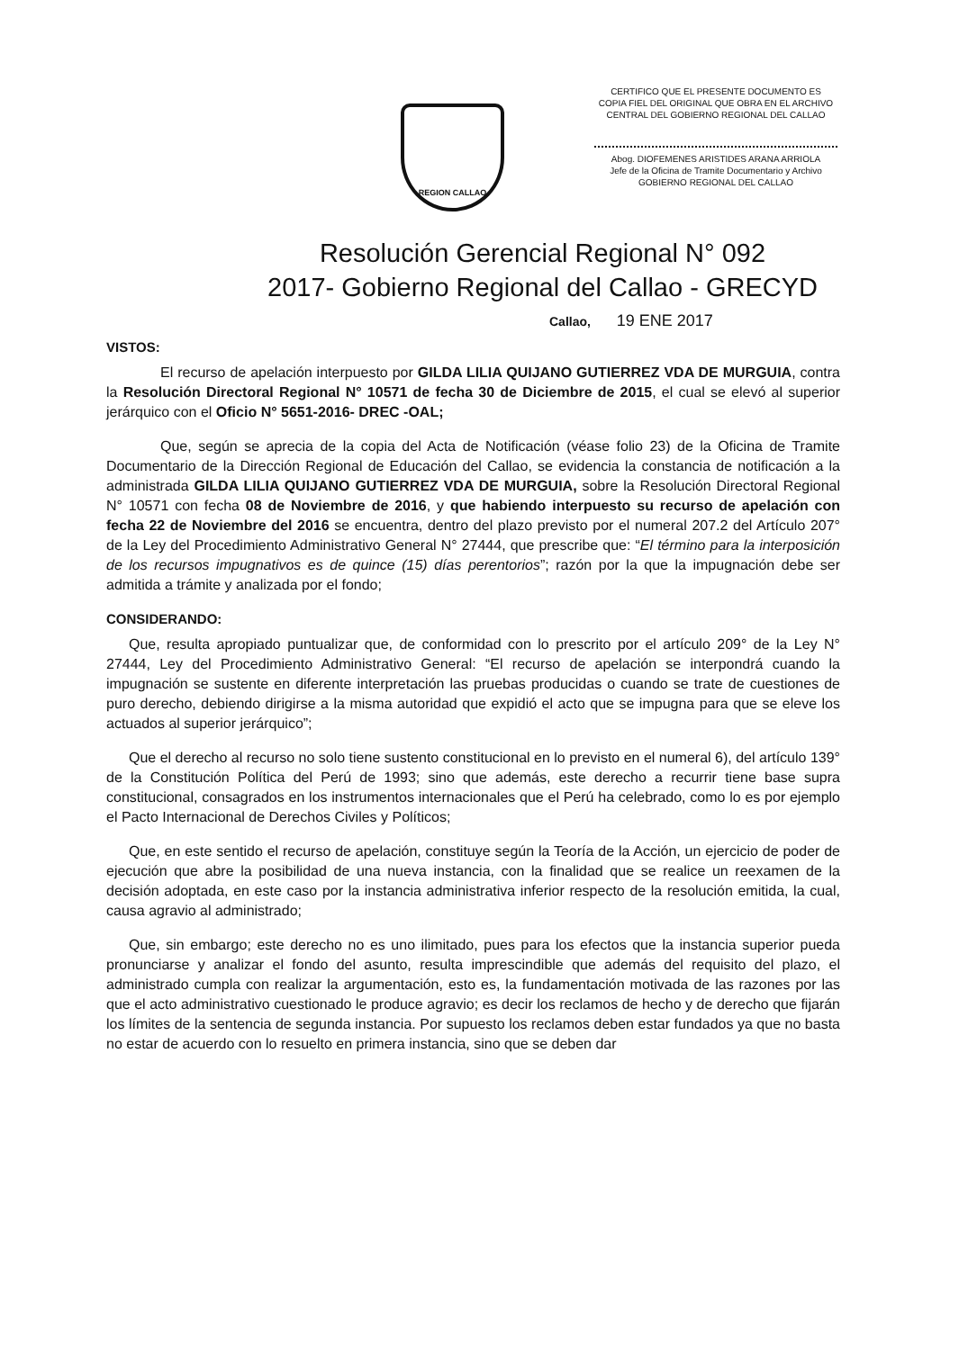REGION CALLAO
CERTIFICO QUE EL PRESENTE DOCUMENTO ES
COPIA FIEL DEL ORIGINAL QUE OBRA EN EL ARCHIVO
CENTRAL DEL GOBIERNO REGIONAL DEL CALLAO
Abog. DIOFEMENES ARISTIDES ARANA ARRIOLA
Jefe de la Oficina de Tramite Documentario y Archivo
GOBIERNO REGIONAL DEL CALLAO
Resolución Gerencial Regional N° 092
2017- Gobierno Regional del Callao - GRECYD
Callao, 19 ENE 2017
VISTOS:
El recurso de apelación interpuesto por GILDA LILIA QUIJANO GUTIERREZ VDA DE MURGUIA, contra la Resolución Directoral Regional N° 10571 de fecha 30 de Diciembre de 2015, el cual se elevó al superior jerárquico con el Oficio N° 5651-2016- DREC -OAL;
Que, según se aprecia de la copia del Acta de Notificación (véase folio 23) de la Oficina de Tramite Documentario de la Dirección Regional de Educación del Callao, se evidencia la constancia de notificación a la administrada GILDA LILIA QUIJANO GUTIERREZ VDA DE MURGUIA, sobre la Resolución Directoral Regional N° 10571 con fecha 08 de Noviembre de 2016, y que habiendo interpuesto su recurso de apelación con fecha 22 de Noviembre del 2016 se encuentra, dentro del plazo previsto por el numeral 207.2 del Artículo 207° de la Ley del Procedimiento Administrativo General N° 27444, que prescribe que: “El término para la interposición de los recursos impugnativos es de quince (15) días perentorios”; razón por la que la impugnación debe ser admitida a trámite y analizada por el fondo;
CONSIDERANDO:
Que, resulta apropiado puntualizar que, de conformidad con lo prescrito por el artículo 209° de la Ley N° 27444, Ley del Procedimiento Administrativo General: “El recurso de apelación se interpondrá cuando la impugnación se sustente en diferente interpretación las pruebas producidas o cuando se trate de cuestiones de puro derecho, debiendo dirigirse a la misma autoridad que expidió el acto que se impugna para que se eleve los actuados al superior jerárquico”;
Que el derecho al recurso no solo tiene sustento constitucional en lo previsto en el numeral 6), del artículo 139° de la Constitución Política del Perú de 1993; sino que además, este derecho a recurrir tiene base supra constitucional, consagrados en los instrumentos internacionales que el Perú ha celebrado, como lo es por ejemplo el Pacto Internacional de Derechos Civiles y Políticos;
Que, en este sentido el recurso de apelación, constituye según la Teoría de la Acción, un ejercicio de poder de ejecución que abre la posibilidad de una nueva instancia, con la finalidad que se realice un reexamen de la decisión adoptada, en este caso por la instancia administrativa inferior respecto de la resolución emitida, la cual, causa agravio al administrado;
Que, sin embargo; este derecho no es uno ilimitado, pues para los efectos que la instancia superior pueda pronunciarse y analizar el fondo del asunto, resulta imprescindible que además del requisito del plazo, el administrado cumpla con realizar la argumentación, esto es, la fundamentación motivada de las razones por las que el acto administrativo cuestionado le produce agravio; es decir los reclamos de hecho y de derecho que fijarán los límites de la sentencia de segunda instancia. Por supuesto los reclamos deben estar fundados ya que no basta no estar de acuerdo con lo resuelto en primera instancia, sino que se deben dar